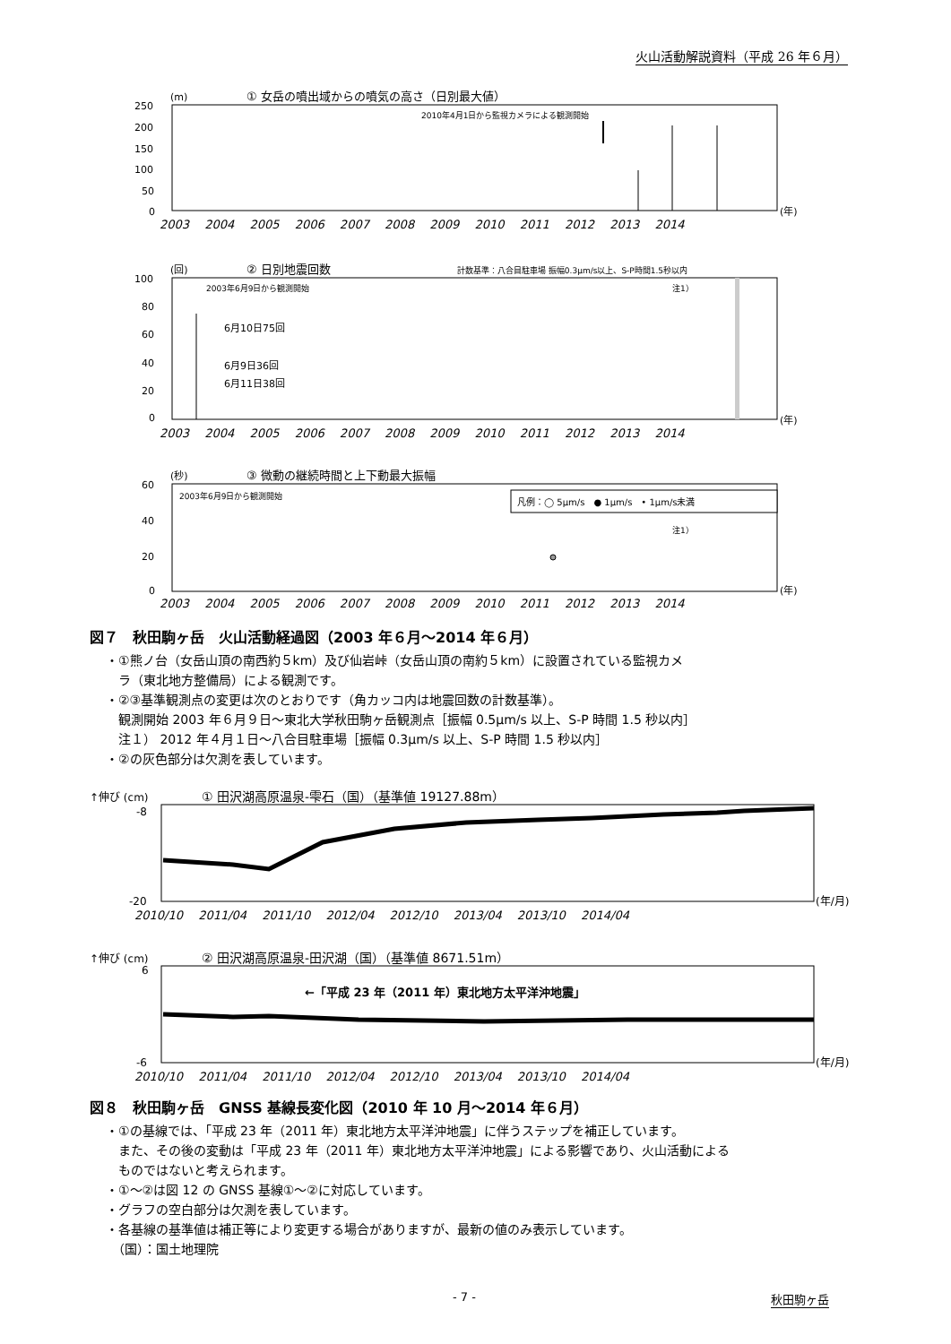火山活動解説資料（平成 26 年６月）
(m)
① 女岳の噴出域からの噴気の高さ（日別最大値）
2010年4月1日から監視カメラによる観測開始
250
200
150
100
50
0
(年)
2003　 2004　 2005　 2006　 2007　 2008　 2009　 2010　 2011　 2012　 2013　 2014
(回)
② 日別地震回数
計数基準：八合目駐車場 振幅0.3μm/s以上、S-P時間1.5秒以内
100
80
60
40
20
0
2003年6月9日から観測開始
6月10日75回
6月9日36回
6月11日38回
注1）
(年)
2003　 2004　 2005　 2006　 2007　 2008　 2009　 2010　 2011　 2012　 2013　 2014
(秒)
③ 微動の継続時間と上下動最大振幅
60
40
20
0
2003年6月9日から観測開始
凡例：◯ 5μm/s　● 1μm/s　• 1μm/s未満
注1）
(年)
2003　 2004　 2005　 2006　 2007　 2008　 2009　 2010　 2011　 2012　 2013　 2014
図７　秋田駒ヶ岳　火山活動経過図（2003 年６月～2014 年６月）
・①熊ノ台（女岳山頂の南西約５km）及び仙岩峠（女岳山頂の南約５km）に設置されている監視カメ
　ラ（東北地方整備局）による観測です。
・②③基準観測点の変更は次のとおりです（角カッコ内は地震回数の計数基準）。
　観測開始 2003 年６月９日～東北大学秋田駒ヶ岳観測点［振幅 0.5μm/s 以上、S-P 時間 1.5 秒以内］
　注１） 2012 年４月１日～八合目駐車場［振幅 0.3μm/s 以上、S-P 時間 1.5 秒以内］
・②の灰色部分は欠測を表しています。
↑伸び (cm)
① 田沢湖高原温泉-雫石（国）（基準値 19127.88m）
(年/月)
-8
-20
2010/10　 2011/04　 2011/10　 2012/04　 2012/10　 2013/04　 2013/10　 2014/04
↑伸び (cm)
② 田沢湖高原温泉-田沢湖（国）（基準値 8671.51m）
←「平成 23 年（2011 年）東北地方太平洋沖地震」
6
-6
(年/月)
2010/10　 2011/04　 2011/10　 2012/04　 2012/10　 2013/04　 2013/10　 2014/04
図８　秋田駒ヶ岳　GNSS 基線長変化図（2010 年 10 月～2014 年６月）
・①の基線では、「平成 23 年（2011 年）東北地方太平洋沖地震」に伴うステップを補正しています。
　また、その後の変動は「平成 23 年（2011 年）東北地方太平洋沖地震」による影響であり、火山活動による
　ものではないと考えられます。
・①～②は図 12 の GNSS 基線①～②に対応しています。
・グラフの空白部分は欠測を表しています。
・各基線の基準値は補正等により変更する場合がありますが、最新の値のみ表示しています。
　（国）：国土地理院
- 7 - 秋田駒ヶ岳